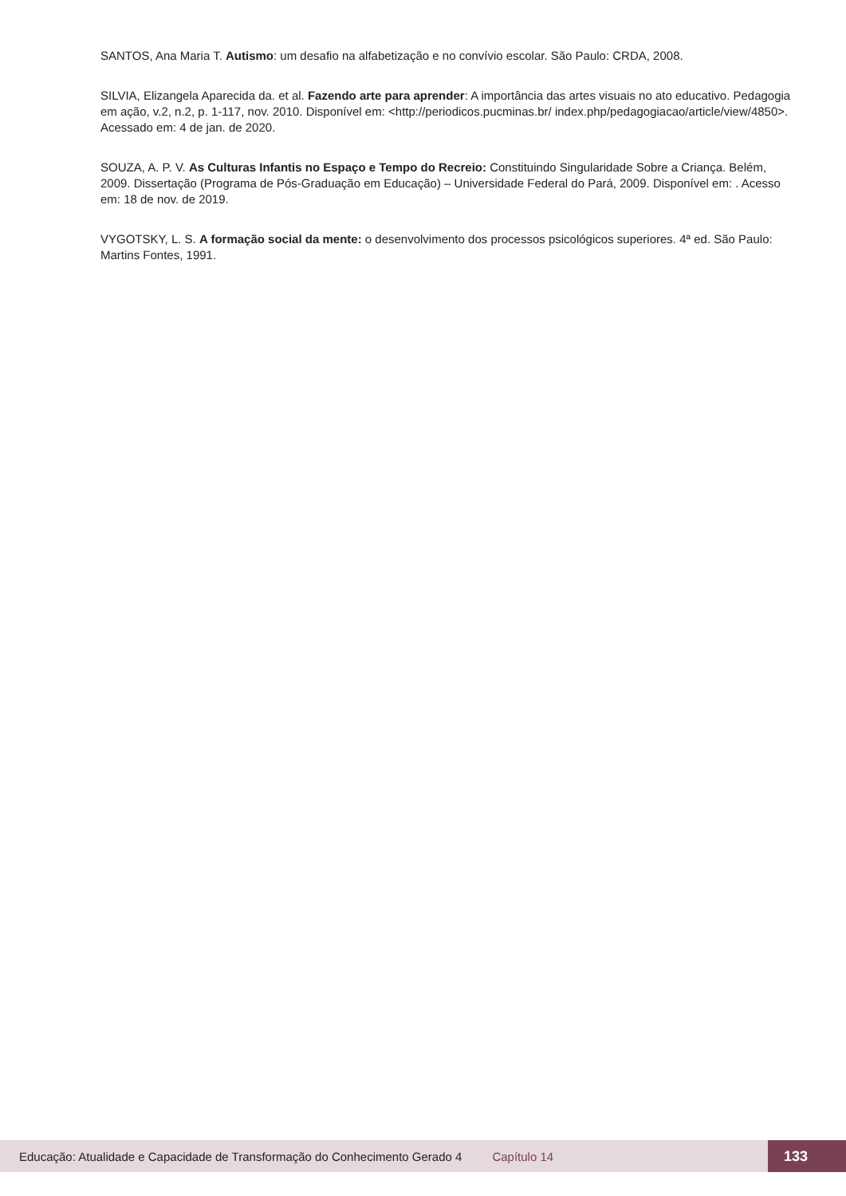SANTOS, Ana Maria T. Autismo: um desafio na alfabetização e no convívio escolar. São Paulo: CRDA, 2008.
SILVIA, Elizangela Aparecida da. et al. Fazendo arte para aprender: A importância das artes visuais no ato educativo. Pedagogia em ação, v.2, n.2, p. 1-117, nov. 2010. Disponível em: <http://periodicos.pucminas.br/ index.php/pedagogiacao/article/view/4850>. Acessado em: 4 de jan. de 2020.
SOUZA, A. P. V. As Culturas Infantis no Espaço e Tempo do Recreio: Constituindo Singularidade Sobre a Criança. Belém, 2009. Dissertação (Programa de Pós-Graduação em Educação) – Universidade Federal do Pará, 2009. Disponível em: . Acesso em: 18 de nov. de 2019.
VYGOTSKY, L. S. A formação social da mente: o desenvolvimento dos processos psicológicos superiores. 4ª ed. São Paulo: Martins Fontes, 1991.
Educação: Atualidade e Capacidade de Transformação do Conhecimento Gerado 4 Capítulo 14 133